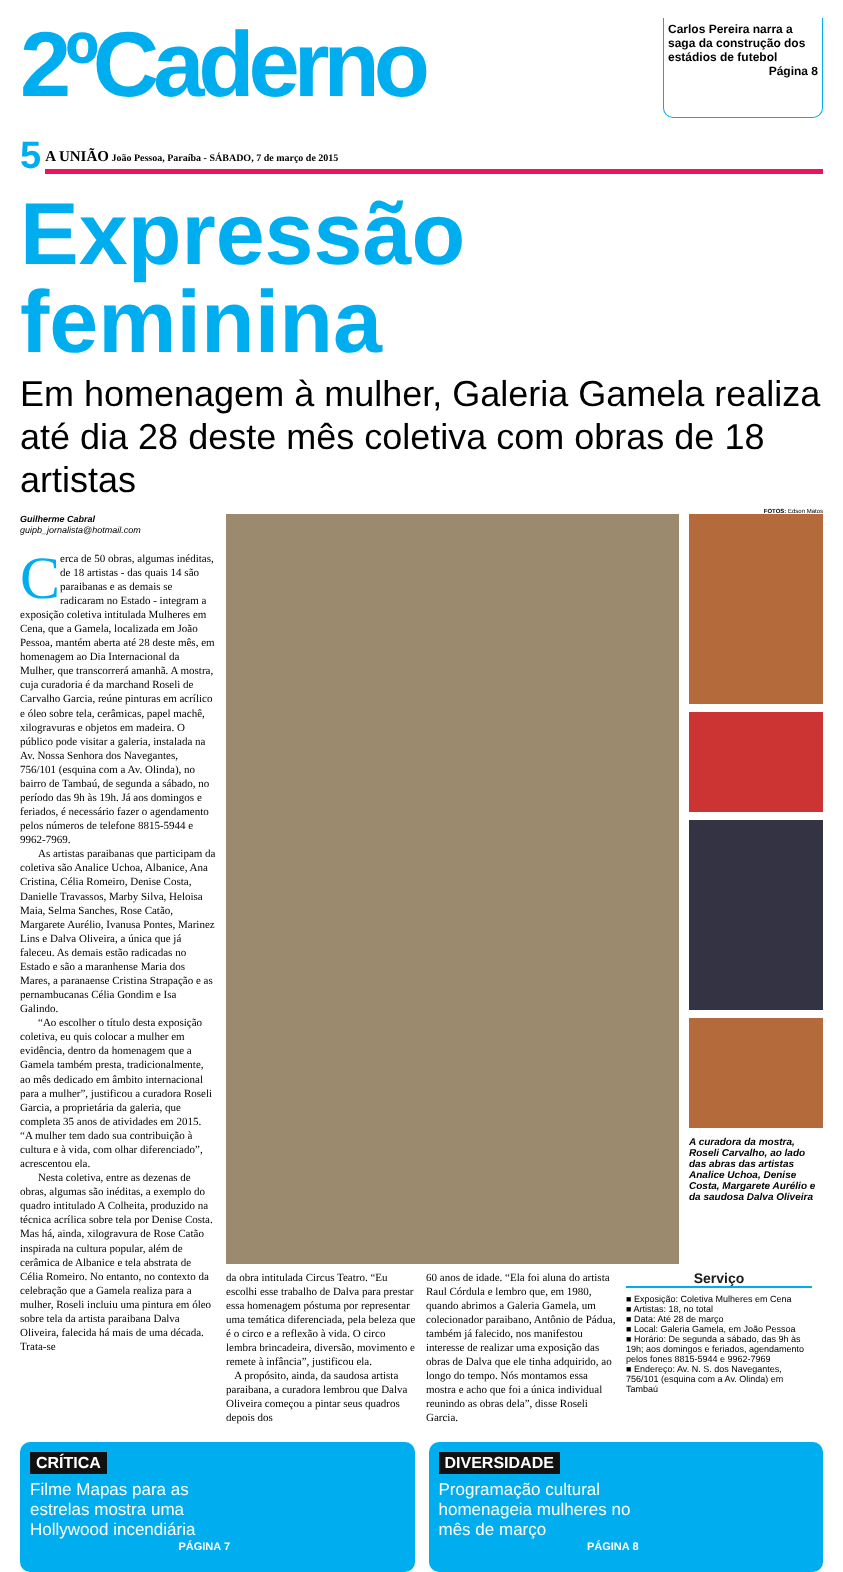2ºCaderno
Carlos Pereira narra a saga da construção dos estádios de futebol
Página 8
5
A UNIÃO João Pessoa, Paraíba - SÁBADO, 7 de março de 2015
Expressão feminina
Em homenagem à mulher, Galeria Gamela realiza até dia 28 deste mês coletiva com obras de 18 artistas
FOTOS: Edson Matos
Guilherme Cabral
guipb_jornalista@hotmail.com
Cerca de 50 obras, algumas inéditas, de 18 artistas - das quais 14 são paraibanas e as demais se radicaram no Estado - integram a exposição coletiva intitulada Mulheres em Cena, que a Gamela, localizada em João Pessoa, mantém aberta até 28 deste mês, em homenagem ao Dia Internacional da Mulher, que transcorrerá amanhã. A mostra, cuja curadoria é da marchand Roseli de Carvalho Garcia, reúne pinturas em acrílico e óleo sobre tela, cerâmicas, papel machê, xilogravuras e objetos em madeira. O público pode visitar a galeria, instalada na Av. Nossa Senhora dos Navegantes, 756/101 (esquina com a Av. Olinda), no bairro de Tambaú, de segunda a sábado, no período das 9h às 19h. Já aos domingos e feriados, é necessário fazer o agendamento pelos números de telefone 8815-5944 e 9962-7969.
As artistas paraibanas que participam da coletiva são Analice Uchoa, Albanice, Ana Cristina, Célia Romeiro, Denise Costa, Danielle Travassos, Marby Silva, Heloisa Maia, Selma Sanches, Rose Catão, Margarete Aurélio, Ivanusa Pontes, Marinez Lins e Dalva Oliveira, a única que já faleceu. As demais estão radicadas no Estado e são a maranhense Maria dos Mares, a paranaense Cristina Strapação e as pernambucanas Célia Gondim e Isa Galindo.
“Ao escolher o título desta exposição coletiva, eu quis colocar a mulher em evidência, dentro da homenagem que a Gamela também presta, tradicionalmente, ao mês dedicado em âmbito internacional para a mulher”, justificou a curadora Roseli Garcia, a proprietária da galeria, que completa 35 anos de atividades em 2015. “A mulher tem dado sua contribuição à cultura e à vida, com olhar diferenciado”, acrescentou ela.
Nesta coletiva, entre as dezenas de obras, algumas são inéditas, a exemplo do quadro intitulado A Colheita, produzido na técnica acrílica sobre tela por Denise Costa. Mas há, ainda, xilogravura de Rose Catão inspirada na cultura popular, além de cerâmica de Albanice e tela abstrata de Célia Romeiro. No entanto, no contexto da celebração que a Gamela realiza para a mulher, Roseli incluiu uma pintura em óleo sobre tela da artista paraibana Dalva Oliveira, falecida há mais de uma década. Trata-se
A curadora da mostra, Roseli Carvalho, ao lado das abras das artistas Analice Uchoa, Denise Costa, Margarete Aurélio e da saudosa Dalva Oliveira
da obra intitulada Circus Teatro. “Eu escolhi esse trabalho de Dalva para prestar essa homenagem póstuma por representar uma temática diferenciada, pela beleza que é o circo e a reflexão à vida. O circo lembra brincadeira, diversão, movimento e remete à infância”, justificou ela.
A propósito, ainda, da saudosa artista paraibana, a curadora lembrou que Dalva Oliveira começou a pintar seus quadros depois dos
60 anos de idade. “Ela foi aluna do artista Raul Córdula e lembro que, em 1980, quando abrimos a Galeria Gamela, um colecionador paraibano, Antônio de Pádua, também já falecido, nos manifestou interesse de realizar uma exposição das obras de Dalva que ele tinha adquirido, ao longo do tempo. Nós montamos essa mostra e acho que foi a única individual reunindo as obras dela”, disse Roseli Garcia.
Serviço
■ Exposição: Coletiva Mulheres em Cena
■ Artistas: 18, no total
■ Data: Até 28 de março
■ Local: Galeria Gamela, em João Pessoa
■ Horário: De segunda a sábado, das 9h às 19h; aos domingos e feriados, agendamento pelos fones 8815-5944 e 9962-7969
■ Endereço: Av. N. S. dos Navegantes, 756/101 (esquina com a Av. Olinda) em Tambaú
CRÍTICA
Filme Mapas para as estrelas mostra uma Hollywood incendiária
PÁGINA 7
DIVERSIDADE
Programação cultural homenageia mulheres no mês de março
PÁGINA 8